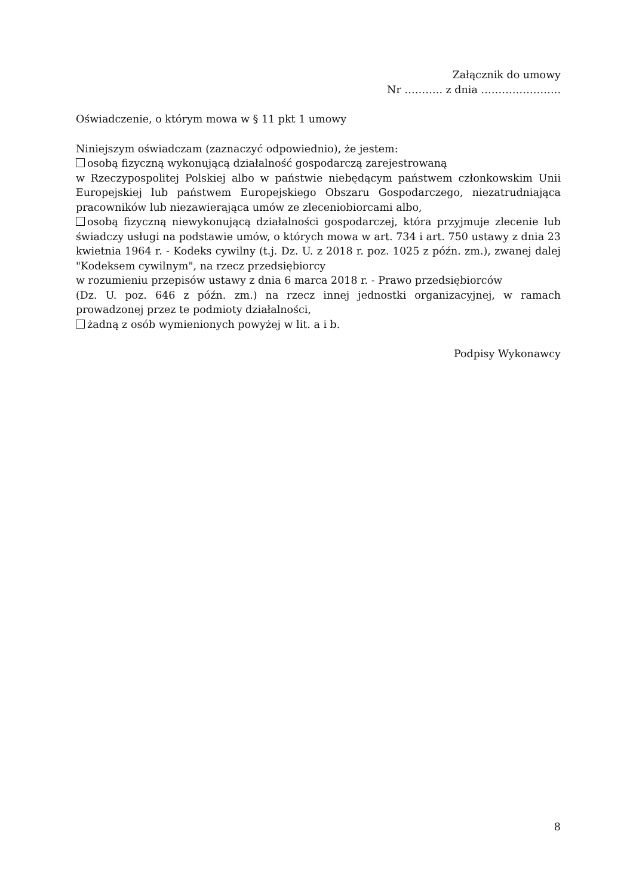Załącznik do umowy
Nr ……….. z dnia …………………..
Oświadczenie, o którym mowa w § 11 pkt 1 umowy
Niniejszym oświadczam (zaznaczyć odpowiednio), że jestem:
osobą fizyczną wykonującą działalność gospodarczą zarejestrowaną
w Rzeczypospolitej Polskiej albo w państwie niebędącym państwem członkowskim Unii Europejskiej lub państwem Europejskiego Obszaru Gospodarczego, niezatrudniająca pracowników lub niezawierająca umów ze zleceniobiorcami albo,
osobą fizyczną niewykonującą działalności gospodarczej, która przyjmuje zlecenie lub świadczy usługi na podstawie umów, o których mowa w art. 734 i art. 750 ustawy z dnia 23 kwietnia 1964 r. - Kodeks cywilny (t.j. Dz. U. z 2018 r. poz. 1025 z późn. zm.), zwanej dalej "Kodeksem cywilnym", na rzecz przedsiębiorcy
w rozumieniu przepisów ustawy z dnia 6 marca 2018 r. - Prawo przedsiębiorców
(Dz. U. poz. 646 z późn. zm.) na rzecz innej jednostki organizacyjnej, w ramach prowadzonej przez te podmioty działalności,
żadną z osób wymienionych powyżej w lit. a i b.
Podpisy Wykonawcy
8